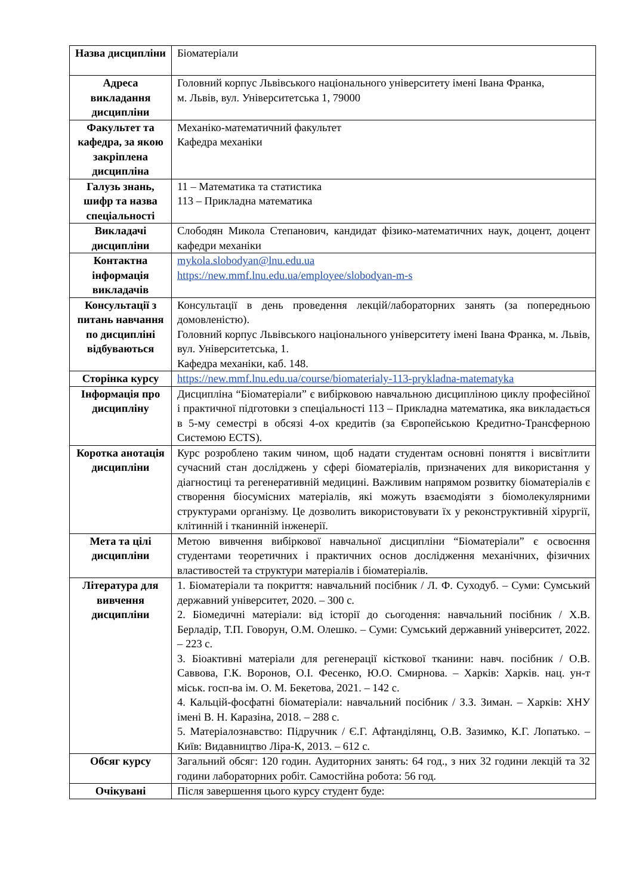| Назва дисципліни | Біоматеріали |
| Адреса викладання дисципліни | Головний корпус Львівського національного університету імені Івана Франка, м. Львів, вул. Університетська 1, 79000 |
| Факультет та кафедра, за якою закріплена дисципліна | Механіко-математичний факультет Кафедра механіки |
| Галузь знань, шифр та назва спеціальності | 11 – Математика та статистика 113 – Прикладна математика |
| Викладачі дисципліни | Слободян Микола Степанович, кандидат фізико-математичних наук, доцент, доцент кафедри механіки |
| Контактна інформація викладачів | mykola.slobodyan@lnu.edu.ua https://new.mmf.lnu.edu.ua/employee/slobodyan-m-s |
| Консультації з питань навчання по дисципліні відбуваються | Консультації в день проведення лекцій/лабораторних занять (за попередньою домовленістю). Головний корпус Львівського національного університету імені Івана Франка, м. Львів, вул. Університетська, 1. Кафедра механіки, каб. 148. |
| Сторінка курсу | https://new.mmf.lnu.edu.ua/course/biomaterialy-113-prykladna-matematyka |
| Інформація про дисципліну | Дисципліна “Біоматеріали” є вибірковою навчальною дисципліною циклу професійної і практичної підготовки з спеціальності 113 – Прикладна математика, яка викладається в 5-му семестрі в обсязі 4-ох кредитів (за Європейською Кредитно-Трансферною Системою ECTS). |
| Коротка анотація дисципліни | Курс розроблено таким чином, щоб надати студентам основні поняття і висвітлити сучасний стан досліджень у сфері біоматеріалів, призначених для використання у діагностиці та регенеративній медицині. Важливим напрямом розвитку біоматеріалів є створення біосумісних матеріалів, які можуть взаємодіяти з біомолекулярними структурами організму. Це дозволить використовувати їх у реконструктивній хірургії, клітинній і тканинній інженерії. |
| Мета та цілі дисципліни | Метою вивчення вибіркової навчальної дисципліни “Біоматеріали” є освоєння студентами теоретичних і практичних основ дослідження механічних, фізичних властивостей та структури матеріалів і біоматеріалів. |
| Література для вивчення дисципліни | 1. Біоматеріали та покриття: навчальний посібник / Л. Ф. Суходуб. – Суми: Сумський державний університет, 2020. – 300 с. 2. Біомедичні матеріали: від історії до сьогодення: навчальний посібник / Х.В. Берладір, Т.П. Говорун, О.М. Олешко. – Суми: Сумський державний університет, 2022. – 223 с. 3. Біоактивні матеріали для регенерації кісткової тканини: навч. посібник / О.В. Саввова, Г.К. Воронов, О.І. Фесенко, Ю.О. Смирнова. – Харків: Харків. нац. ун-т міськ. госп-ва ім. О. М. Бекетова, 2021. – 142 с. 4. Кальцій-фосфатні біоматеріали: навчальний посібник / З.З. Зиман. – Харків: ХНУ імені В. Н. Каразіна, 2018. – 288 с. 5. Матеріалознавство: Підручник / Є.Г. Афтанділянц, О.В. Зазимко, К.Г. Лопатько. – Київ: Видавництво Ліра-К, 2013. – 612 с. |
| Обсяг курсу | Загальний обсяг: 120 годин. Аудиторних занять: 64 год., з них 32 години лекцій та 32 години лабораторних робіт. Самостійна робота: 56 год. |
| Очікувані | Після завершення цього курсу студент буде: |